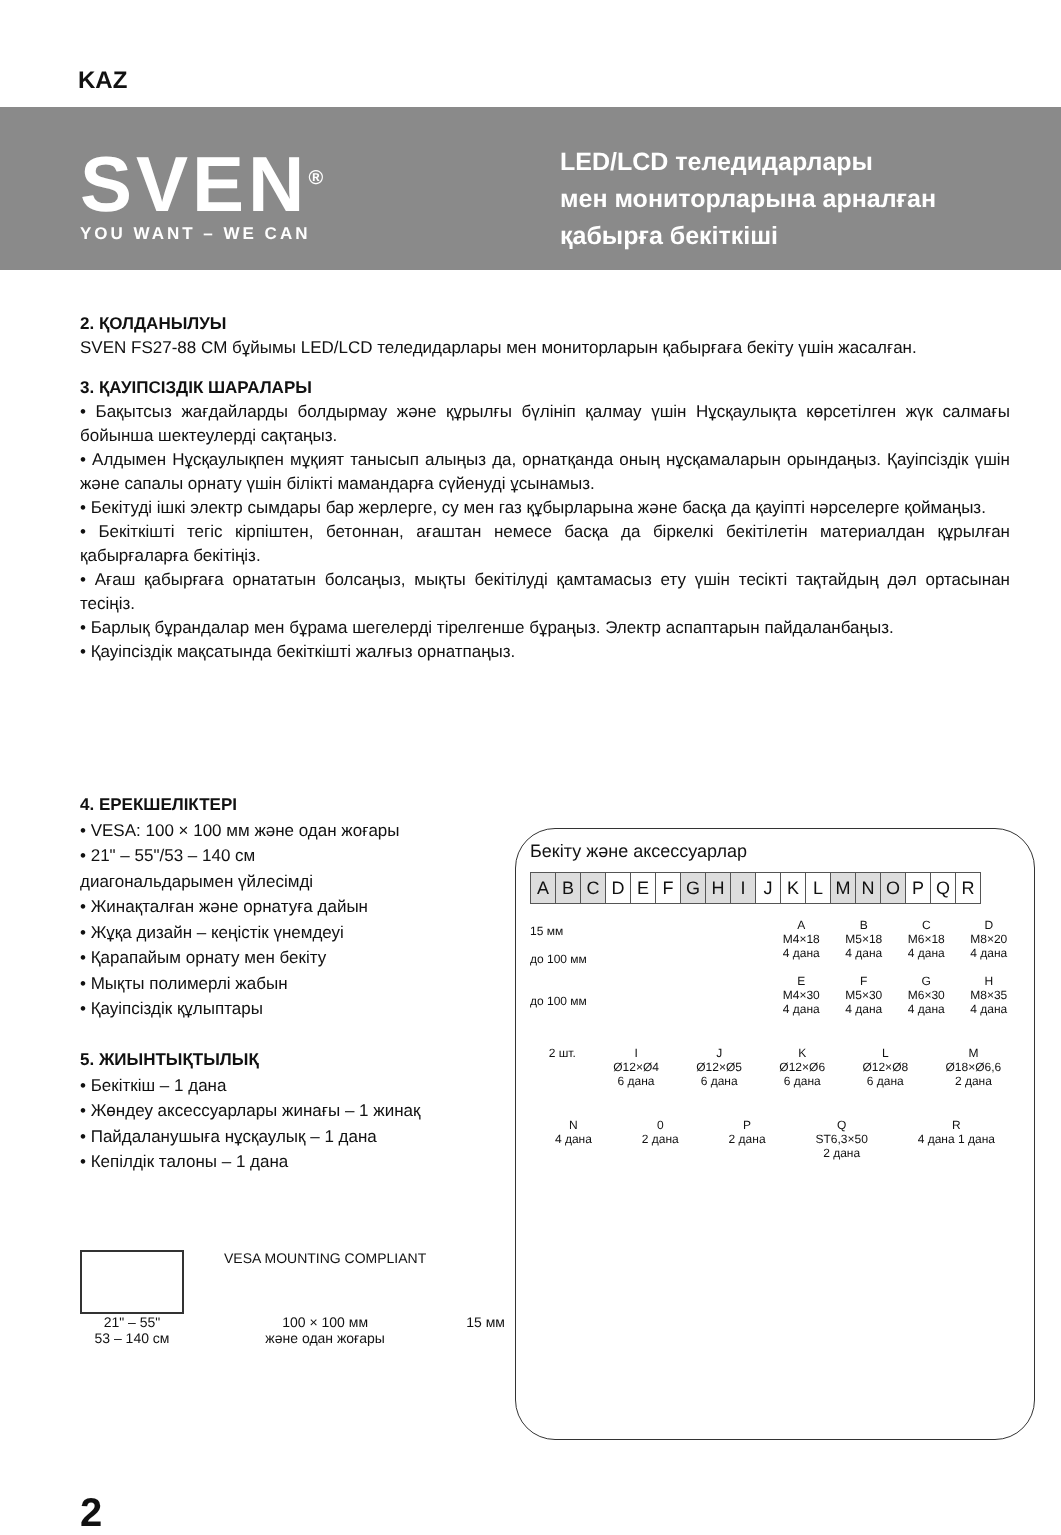KAZ
SVEN<sup>®</sup>
YOU WANT – WE CAN
LED/LCD теледидарлары
мен мониторларына арналған
қабырға бекіткіші
2. ҚОЛДАНЫЛУЫ
SVEN FS27-88 CM бұйымы LED/LCD теледидарлары мен мониторларын қабырғаға бекіту үшін жасалған.
3. ҚАУІПСІЗДІК ШАРАЛАРЫ
• Бақытсыз жағдайларды болдырмау және құрылғы бүлініп қалмау үшін Нұсқаулықта көрсетілген жүк салмағы бойынша шектеулерді сақтаңыз.
• Алдымен Нұсқаулықпен мұқият танысып алыңыз да, орнатқанда оның нұсқамаларын орындаңыз. Қауіпсіздік үшін және сапалы орнату үшін білікті мамандарға сүйенуді ұсынамыз.
• Бекітуді ішкі электр сымдары бар жерлерге, су мен газ құбырларына және басқа да қауіпті нәрселерге қоймаңыз.
• Бекіткішті тегіс кірпіштен, бетоннан, ағаштан немесе басқа да біркелкі бекітілетін материалдан құрылған қабырғаларға бекітіңіз.
• Ағаш қабырғаға орнататын болсаңыз, мықты бекітілуді қамтамасыз ету үшін тесікті тақтайдың дәл ортасынан тесіңіз.
• Барлық бұрандалар мен бұрама шегелерді тірелгенше бұраңыз. Электр аспаптарын пайдаланбаңыз.
• Қауіпсіздік мақсатында бекіткішті жалғыз орнатпаңыз.
4. ЕРЕКШЕЛІКТЕРІ
• VESA: 100 × 100 мм және одан жоғары
• 21" – 55"/53 – 140 см
диагональдарымен үйлесімді
• Жинақталған және орнатуға дайын
• Жұқа дизайн – кеңістік үнемдеуі
• Қарапайым орнату мен бекіту
• Мықты полимерлі жабын
• Қауіпсіздік құлыптары
5. ЖИЫНТЫҚТЫЛЫҚ
• Бекіткіш – 1 дана
• Жөндеу аксессуарлары жинағы – 1 жинақ
• Пайдаланушыға нұсқаулық – 1 дана
• Кепілдік талоны – 1 дана
Бекіту және аксессуарлар
| A | B | C | D | E | F | G | H | I | J | K | L | M | N | O | P | Q | R |
15 мм
до 100 мм
до 100 мм
A
M4×18
4 дана
B
M5×18
4 дана
C
M6×18
4 дана
D
M8×20
4 дана
E
M4×30
4 дана
F
M5×30
4 дана
G
M6×30
4 дана
H
M8×35
4 дана
2 шт. I
Ø12×Ø4
6 дана
J
Ø12×Ø5
6 дана
K
Ø12×Ø6
6 дана
L
Ø12×Ø8
6 дана
M
Ø18×Ø6,6
2 дана
N
4 дана
0
2 дана
P
2 дана
Q
ST6,3×50
2 дана
R
4 дана 1 дана
21" – 55"
53 – 140 см
VESA MOUNTING COMPLIANT
100 × 100 мм
және одан жоғары
15 мм
2